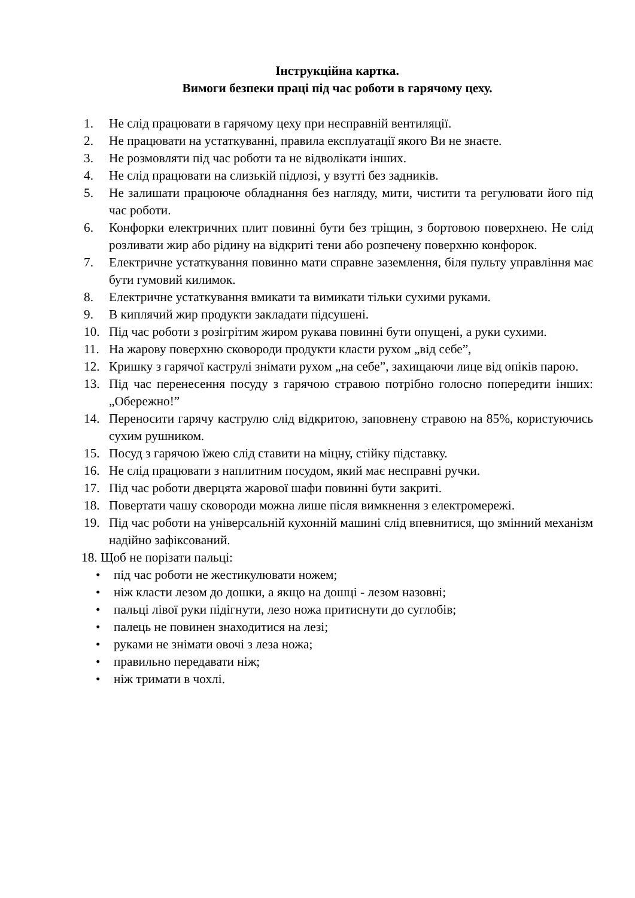Інструкційна картка.
Вимоги безпеки праці під час роботи в гарячому цеху.
1. Не слід працювати в гарячому цеху при несправній вентиляції.
2. Не працювати на устаткуванні, правила експлуатації якого Ви не знаєте.
3. Не розмовляти під час роботи та не відволікати інших.
4. Не слід працювати на слизькій підлозі, у взутті без задників.
5. Не залишати працююче обладнання без нагляду, мити, чистити та регулювати його під час роботи.
6. Конфорки електричних плит повинні бути без тріщин, з бортовою поверхнею. Не слід розливати жир або рідину на відкриті тени або розпечену поверхню конфорок.
7. Електричне устаткування повинно мати справне заземлення, біля пульту управління має бути гумовий килимок.
8. Електричне устаткування вмикати та вимикати тільки сухими руками.
9. В киплячий жир продукти закладати підсушені.
10. Під час роботи з розігрітим жиром рукава повинні бути опущені, а руки сухими.
11. На жарову поверхню сковороди продукти класти рухом „від себе”,
12. Кришку з гарячої каструлі знімати рухом „на себе”, захищаючи лице від опіків парою.
13. Під час перенесення посуду з гарячою стравою потрібно голосно попередити інших: „Обережно!”
14. Переносити гарячу каструлю слід відкритою, заповнену стравою на 85%, користуючись сухим рушником.
15. Посуд з гарячою їжею слід ставити на міцну, стійку підставку.
16. Не слід працювати з наплитним посудом, який має несправні ручки.
17. Під час роботи дверцята жарової шафи повинні бути закриті.
18. Повертати чашу сковороди можна лише після вимкнення з електромережі.
19. Під час роботи на універсальній кухонній машині слід впевнитися, що змінний механізм надійно зафіксований.
18. Щоб не порізати пальці:
• під час роботи не жестикулювати ножем;
• ніж класти лезом до дошки, а якщо на дошці - лезом назовні;
• пальці лівої руки підігнути, лезо ножа притиснути до суглобів;
• палець не повинен знаходитися на лезі;
• руками не знімати овочі з леза ножа;
• правильно передавати ніж;
• ніж тримати в чохлі.